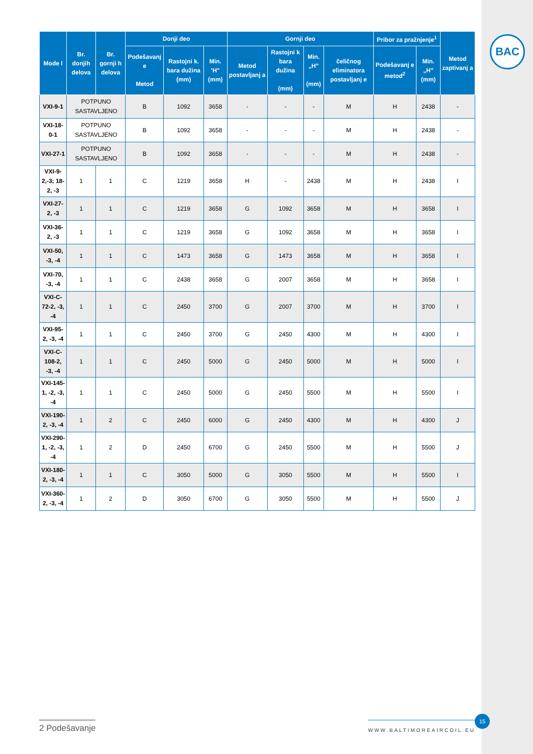BAC
| Mode l | Br. donjih delova | Br. gornji h delova | Donji deo | | | Gornji deo | | | | Pribor za pražnjenje<sup>1</sup> | | Metod zaptivanj a |
| --- | --- | --- | --- | --- | --- | --- | --- | --- | --- | --- | --- | --- |
| | | | Podešavanj e Metod | Rastojni k. bara dužina (mm) | Min. 'H" (mm) | Metod postavljanj a | Rastojni k bara dužina (mm) | Min. „H” (mm) | čeličnog eliminatora postavljanj e | Podešavanj e metod<sup>2</sup> | Min. „H” (mm) | |
| VXI-9-1 | POTPUNO SASTAVLJENO | | B | 1092 | 3658 | - | - | - | M | H | 2438 | - |
| VXI-18-0-1 | POTPUNO SASTAVLJENO | | B | 1092 | 3658 | - | - | - | M | H | 2438 | - |
| VXI-27-1 | POTPUNO SASTAVLJENO | | B | 1092 | 3658 | - | - | - | M | H | 2438 | - |
| VXI-9-2,-3; 18-2, -3 | 1 | 1 | C | 1219 | 3658 | H | - | 2438 | M | H | 2438 | I |
| VXI-27-2, -3 | 1 | 1 | C | 1219 | 3658 | G | 1092 | 3658 | M | H | 3658 | I |
| VXI-36-2, -3 | 1 | 1 | C | 1219 | 3658 | G | 1092 | 3658 | M | H | 3658 | I |
| VXI-50, -3, -4 | 1 | 1 | C | 1473 | 3658 | G | 1473 | 3658 | M | H | 3658 | I |
| VXI-70, -3, -4 | 1 | 1 | C | 2438 | 3658 | G | 2007 | 3658 | M | H | 3658 | I |
| VXI-C-72-2, -3, -4 | 1 | 1 | C | 2450 | 3700 | G | 2007 | 3700 | M | H | 3700 | I |
| VXI-95-2, -3, -4 | 1 | 1 | C | 2450 | 3700 | G | 2450 | 4300 | M | H | 4300 | I |
| VXI-C-108-2, -3, -4 | 1 | 1 | C | 2450 | 5000 | G | 2450 | 5000 | M | H | 5000 | I |
| VXI-145-1, -2, -3, -4 | 1 | 1 | C | 2450 | 5000 | G | 2450 | 5500 | M | H | 5500 | I |
| VXI-190-2, -3, -4 | 1 | 2 | C | 2450 | 6000 | G | 2450 | 4300 | M | H | 4300 | J |
| VXI-290-1, -2, -3, -4 | 1 | 2 | D | 2450 | 6700 | G | 2450 | 5500 | M | H | 5500 | J |
| VXI-180-2, -3, -4 | 1 | 1 | C | 3050 | 5000 | G | 3050 | 5500 | M | H | 5500 | I |
| VXI-360-2, -3, -4 | 1 | 2 | D | 3050 | 6700 | G | 3050 | 5500 | M | H | 5500 | J |
2 Podešavanje
WWW.BALTIMOREAIRCOIL.EU
15